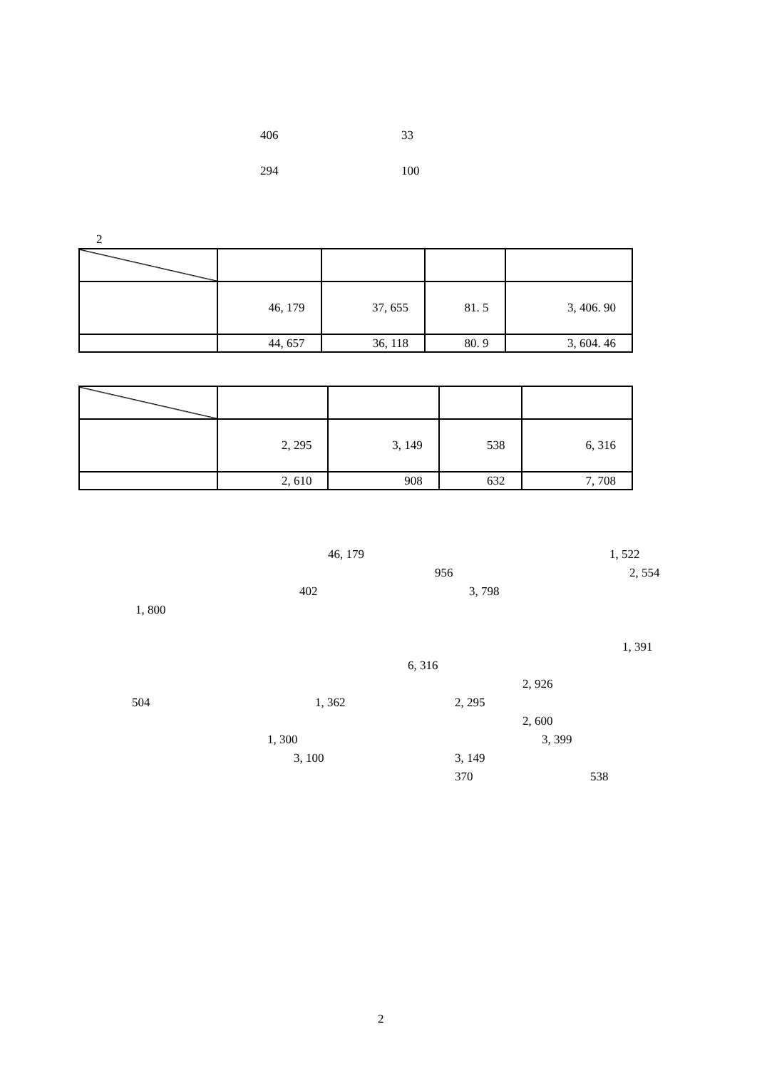406 33
294 100
2
| | 46, 179 | 37, 655 | 81. 5 | 3, 406. 90 |
| | 44, 657 | 36, 118 | 80. 9 | 3, 604. 46 |
| | 2, 295 | 3, 149 | 538 | 6, 316 |
| | 2, 610 | 908 | 632 | 7, 708 |
46, 179 1, 522
956 2, 554
402 3, 798
1, 800 1, 391
6, 316 2, 926
504 1, 362 2, 295 2, 600
1, 300 3, 399
3, 100 3, 149 370 538
2